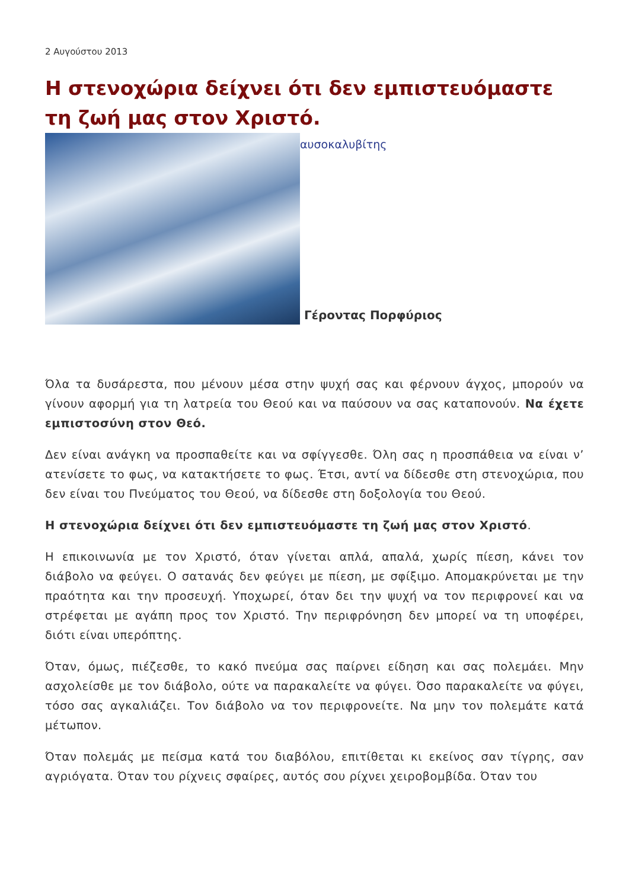2 Αυγούστου 2013
Η στενοχώρια δείχνει ότι δεν εμπιστευόμαστε τη ζωή μας στον Χριστό.
αυσοκαλυβίτης
Γέροντας Πορφύριος
Όλα τα δυσάρεστα, που μένουν μέσα στην ψυχή σας και φέρνουν άγχος, μπορούν να γίνουν αφορμή για τη λατρεία του Θεού και να παύσουν να σας καταπονούν. Να έχετε εμπιστοσύνη στον Θεό.
Δεν είναι ανάγκη να προσπαθείτε και να σφίγγεσθε. Όλη σας η προσπάθεια να είναι ν’ ατενίσετε το φως, να κατακτήσετε το φως. Έτσι, αντί να δίδεσθε στη στενοχώρια, που δεν είναι του Πνεύματος του Θεού, να δίδεσθε στη δοξολογία του Θεού.
Η στενοχώρια δείχνει ότι δεν εμπιστευόμαστε τη ζωή μας στον Χριστό.
Η επικοινωνία με τον Χριστό, όταν γίνεται απλά, απαλά, χωρίς πίεση, κάνει τον διάβολο να φεύγει. Ο σατανάς δεν φεύγει με πίεση, με σφίξιμο. Απομακρύνεται με την πραότητα και την προσευχή. Υποχωρεί, όταν δει την ψυχή να τον περιφρονεί και να στρέφεται με αγάπη προς τον Χριστό. Την περιφρόνηση δεν μπορεί να τη υποφέρει, διότι είναι υπερόπτης.
Όταν, όμως, πιέζεσθε, το κακό πνεύμα σας παίρνει είδηση και σας πολεμάει. Μην ασχολείσθε με τον διάβολο, ούτε να παρακαλείτε να φύγει. Όσο παρακαλείτε να φύγει, τόσο σας αγκαλιάζει. Τον διάβολο να τον περιφρονείτε. Να μην τον πολεμάτε κατά μέτωπον.
Όταν πολεμάς με πείσμα κατά του διαβόλου, επιτίθεται κι εκείνος σαν τίγρης, σαν αγριόγατα. Όταν του ρίχνεις σφαίρες, αυτός σου ρίχνει χειροβομβίδα. Όταν του